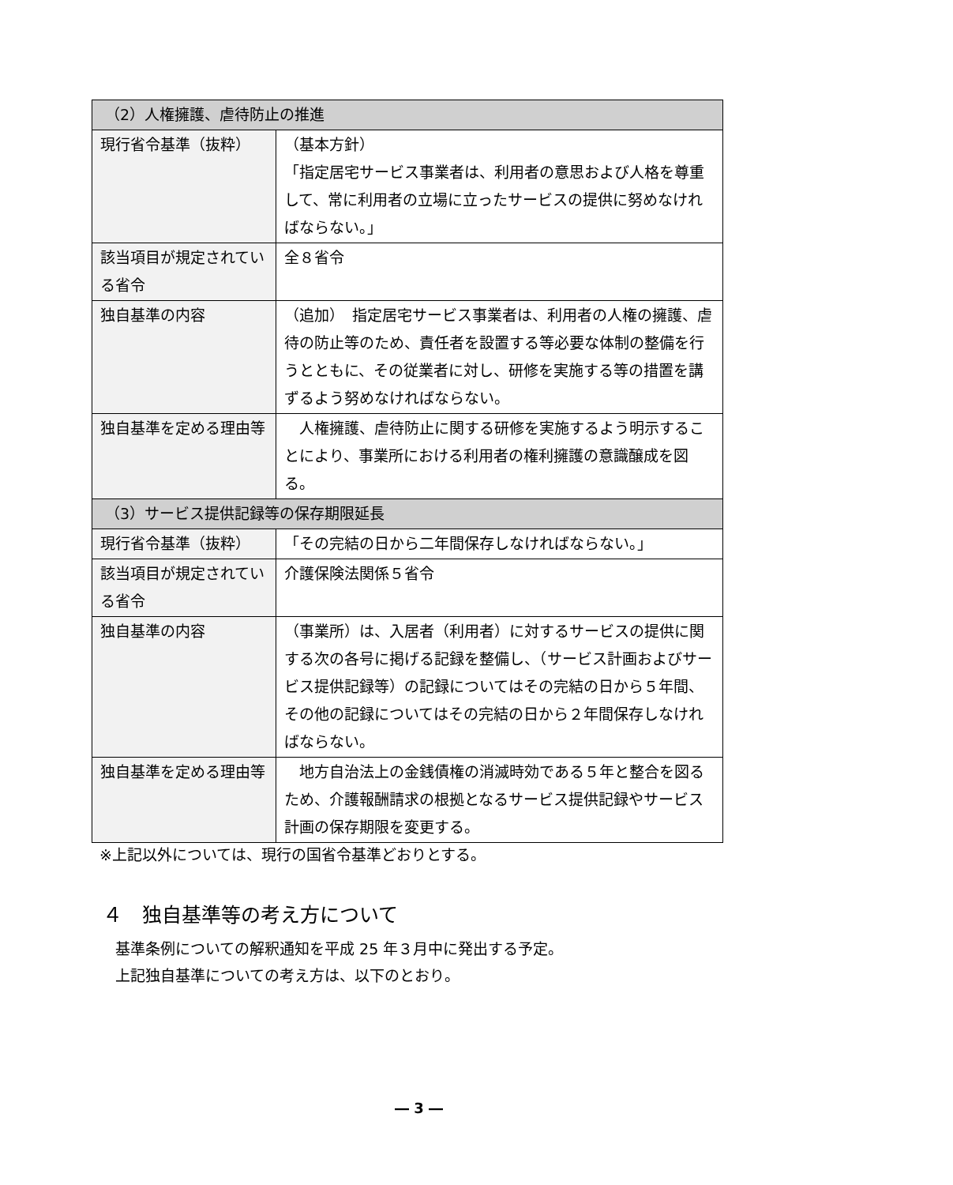| （2）人権擁護、虐待防止の推進 | |
| --- | --- |
| 現行省令基準（抜粋） | （基本方針） 「指定居宅サービス事業者は、利用者の意思および人格を尊重して、常に利用者の立場に立ったサービスの提供に努めなければならない。」 |
| 該当項目が規定されている省令 | 全８省令 |
| 独自基準の内容 | （追加） 指定居宅サービス事業者は、利用者の人権の擁護、虐待の防止等のため、責任者を設置する等必要な体制の整備を行うとともに、その従業者に対し、研修を実施する等の措置を講ずるよう努めなければならない。 |
| 独自基準を定める理由等 | 人権擁護、虐待防止に関する研修を実施するよう明示することにより、事業所における利用者の権利擁護の意識醸成を図る。 |
| （3）サービス提供記録等の保存期限延長 | |
| 現行省令基準（抜粋） | 「その完結の日から二年間保存しなければならない。」 |
| 該当項目が規定されている省令 | 介護保険法関係５省令 |
| 独自基準の内容 | （事業所）は、入居者（利用者）に対するサービスの提供に関する次の各号に掲げる記録を整備し、（サービス計画およびサービス提供記録等）の記録についてはその完結の日から５年間、その他の記録についてはその完結の日から２年間保存しなければならない。 |
| 独自基準を定める理由等 | 地方自治法上の金銭債権の消滅時効である５年と整合を図るため、介護報酬請求の根拠となるサービス提供記録やサービス計画の保存期限を変更する。 |
※上記以外については、現行の国省令基準どおりとする。
４　独自基準等の考え方について
基準条例についての解釈通知を平成 25 年３月中に発出する予定。
上記独自基準についての考え方は、以下のとおり。
― 3 ―